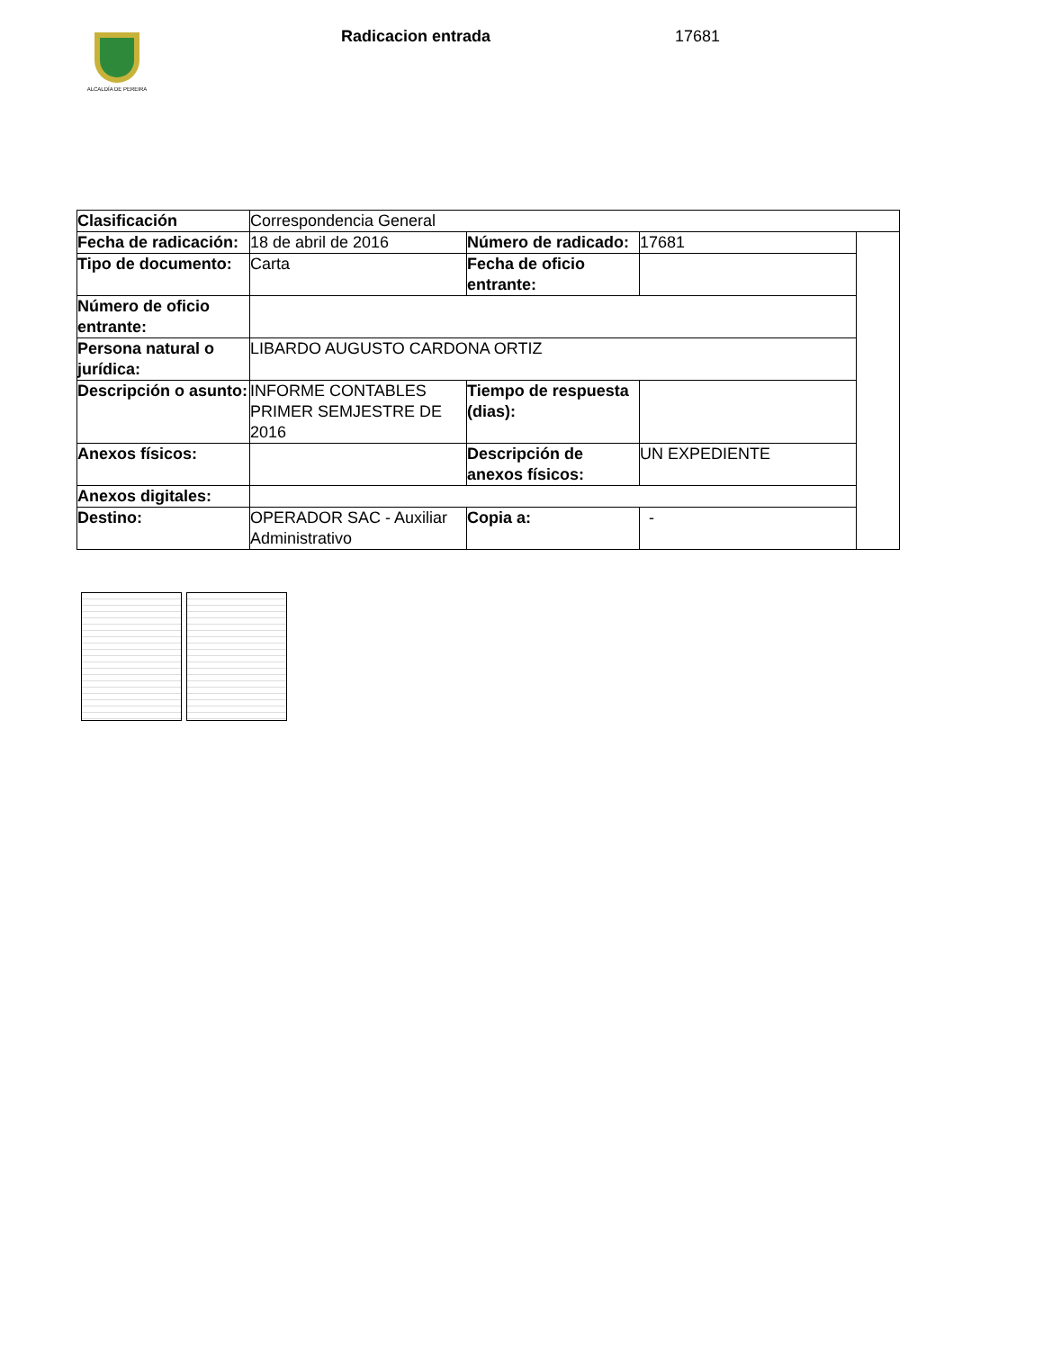ALCALDÍA DE PEREIRA
Radicacion entrada 17681
| Clasificación | Correspondencia General | | | |
| Fecha de radicación: | 18 de abril de 2016 | Número de radicado: | 17681 | |
| Tipo de documento: | Carta | Fecha de oficio entrante: | | |
| Número de oficio entrante: | | | | |
| Persona natural o jurídica: | LIBARDO AUGUSTO CARDONA ORTIZ | | | |
| Descripción o asunto: | INFORME CONTABLES PRIMER SEMJESTRE DE 2016 | Tiempo de respuesta (dias): | | |
| Anexos físicos: | | Descripción de anexos físicos: | UN EXPEDIENTE | |
| Anexos digitales: | | | | |
| Destino: | OPERADOR SAC - Auxiliar Administrativo | Copia a: | - | |